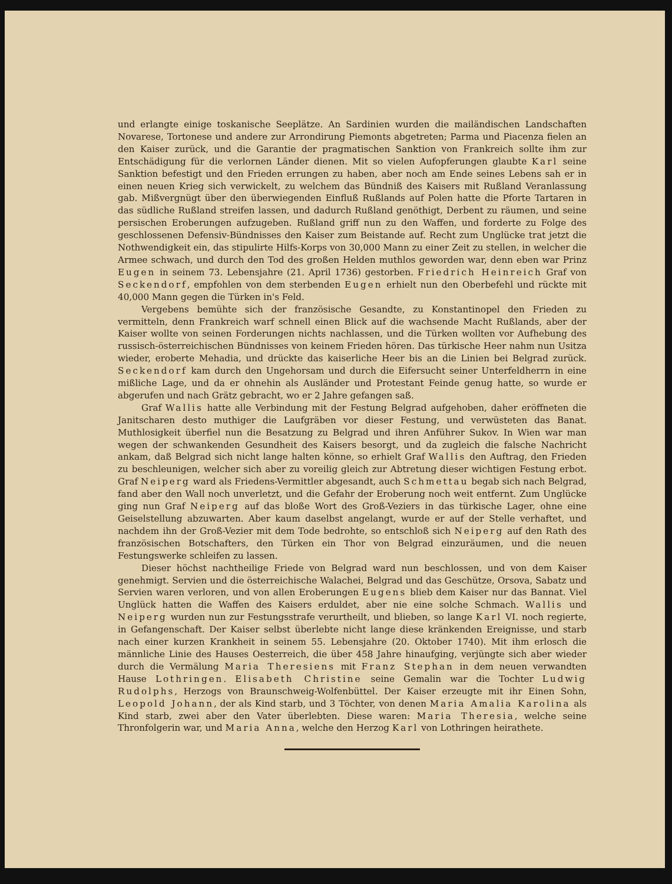und erlangte einige toskanische Seeplätze. An Sardinien wurden die mailändischen Landschaften Novarese, Tortonese und andere zur Arrondirung Piemonts abgetreten; Parma und Piacenza fielen an den Kaiser zurück, und die Garantie der pragmatischen Sanktion von Frankreich sollte ihm zur Entschädigung für die verlornen Länder dienen. Mit so vielen Aufopferungen glaubte Karl seine Sanktion befestigt und den Frieden errungen zu haben, aber noch am Ende seines Lebens sah er in einen neuen Krieg sich verwickelt, zu welchem das Bündniß des Kaisers mit Rußland Veranlassung gab. Mißvergnügt über den überwiegenden Einfluß Rußlands auf Polen hatte die Pforte Tartaren in das südliche Rußland streifen lassen, und dadurch Rußland genöthigt, Derbent zu räumen, und seine persischen Eroberungen aufzugeben. Rußland griff nun zu den Waffen, und forderte zu Folge des geschlossenen Defensiv-Bündnisses den Kaiser zum Beistande auf. Recht zum Unglücke trat jetzt die Nothwendigkeit ein, das stipulirte Hilfs-Korps von 30,000 Mann zu einer Zeit zu stellen, in welcher die Armee schwach, und durch den Tod des großen Helden muthlos geworden war, denn eben war Prinz Eugen in seinem 73. Lebensjahre (21. April 1736) gestorben. Friedrich Heinreich Graf von Seckendorf, empfohlen von dem sterbenden Eugen erhielt nun den Oberbefehl und rückte mit 40,000 Mann gegen die Türken in's Feld.
Vergebens bemühte sich der französische Gesandte, zu Konstantinopel den Frieden zu vermitteln, denn Frankreich warf schnell einen Blick auf die wachsende Macht Rußlands, aber der Kaiser wollte von seinen Forderungen nichts nachlassen, und die Türken wollten vor Aufhebung des russisch-österreichischen Bündnisses von keinem Frieden hören. Das türkische Heer nahm nun Usitza wieder, eroberte Mehadia, und drückte das kaiserliche Heer bis an die Linien bei Belgrad zurück. Seckendorf kam durch den Ungehorsam und durch die Eifersucht seiner Unterfeldherrn in eine mißliche Lage, und da er ohnehin als Ausländer und Protestant Feinde genug hatte, so wurde er abgerufen und nach Grätz gebracht, wo er 2 Jahre gefangen saß.
Graf Wallis hatte alle Verbindung mit der Festung Belgrad aufgehoben, daher eröffneten die Janitscharen desto muthiger die Laufgräben vor dieser Festung, und verwüsteten das Banat. Muthlosigkeit überfiel nun die Besatzung zu Belgrad und ihren Anführer Sukov. In Wien war man wegen der schwankenden Gesundheit des Kaisers besorgt, und da zugleich die falsche Nachricht ankam, daß Belgrad sich nicht lange halten könne, so erhielt Graf Wallis den Auftrag, den Frieden zu beschleunigen, welcher sich aber zu voreilig gleich zur Abtretung dieser wichtigen Festung erbot. Graf Neiperg ward als Friedens-Vermittler abgesandt, auch Schmettau begab sich nach Belgrad, fand aber den Wall noch unverletzt, und die Gefahr der Eroberung noch weit entfernt. Zum Unglücke ging nun Graf Neiperg auf das bloße Wort des Groß-Veziers in das türkische Lager, ohne eine Geiselstellung abzuwarten. Aber kaum daselbst angelangt, wurde er auf der Stelle verhaftet, und nachdem ihn der Groß-Vezier mit dem Tode bedrohte, so entschloß sich Neiperg auf den Rath des französischen Botschafters, den Türken ein Thor von Belgrad einzuräumen, und die neuen Festungswerke schleifen zu lassen.
Dieser höchst nachtheilige Friede von Belgrad ward nun beschlossen, und von dem Kaiser genehmigt. Servien und die österreichische Walachei, Belgrad und das Geschütze, Orsova, Sabatz und Servien waren verloren, und von allen Eroberungen Eugens blieb dem Kaiser nur das Bannat. Viel Unglück hatten die Waffen des Kaisers erduldet, aber nie eine solche Schmach. Wallis und Neiperg wurden nun zur Festungsstrafe verurtheilt, und blieben, so lange Karl VI. noch regierte, in Gefangenschaft. Der Kaiser selbst überlebte nicht lange diese kränkenden Ereignisse, und starb nach einer kurzen Krankheit in seinem 55. Lebensjahre (20. Oktober 1740). Mit ihm erlosch die männliche Linie des Hauses Oesterreich, die über 458 Jahre hinaufging, verjüngte sich aber wieder durch die Vermälung Maria Theresiens mit Franz Stephan in dem neuen verwandten Hause Lothringen. Elisabeth Christine seine Gemalin war die Tochter Ludwig Rudolphs, Herzogs von Braunschweig-Wolfenbüttel. Der Kaiser erzeugte mit ihr Einen Sohn, Leopold Johann, der als Kind starb, und 3 Töchter, von denen Maria Amalia Karolina als Kind starb, zwei aber den Vater überlebten. Diese waren: Maria Theresia, welche seine Thronfolgerin war, und Maria Anna, welche den Herzog Karl von Lothringen heirathete.